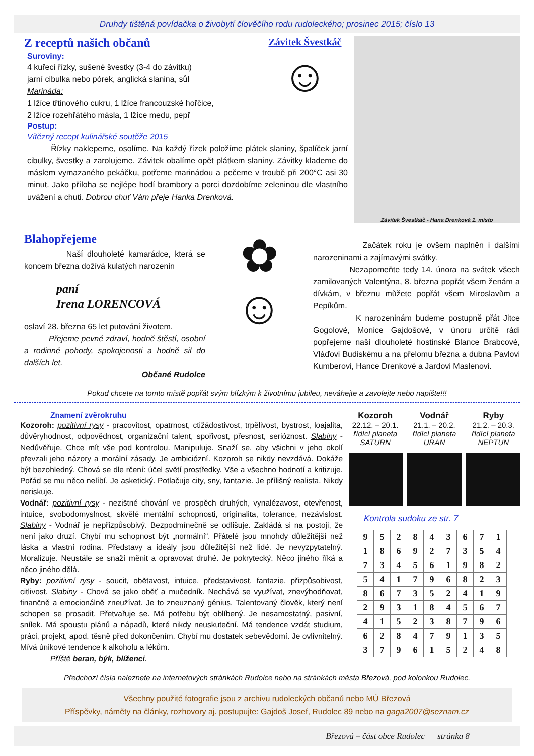Druhdy tištěná povídačka o živobytí člověčího rodu rudoleckého; prosinec 2015; číslo 13
Z receptů našich občanů
Suroviny:
4 kuřecí řízky, sušené švestky (3-4 do závitku)
jarní cibulka nebo pórek, anglická slanina, sůl
Marináda:
1 lžíce třtinového cukru, 1 lžíce francouzské hořčice,
2 lžíce rozehřátého másla, 1 lžíce medu, pepř
Závitek Švestkáč
☺
Postup:
Vítězný recept kulinářské soutěže 2015
Řízky naklepeme, osolíme. Na každý řízek položíme plátek slaniny, špalíček jarní cibulky, švestky a zarolujeme. Závitek obalíme opět plátkem slaniny. Závitky klademe do máslem vymazaného pekáčku, potřeme marinádou a pečeme v troubě při 200°C asi 30 minut. Jako příloha se nejlépe hodí brambory a porci dozdobíme zeleninou dle vlastního uvážení a chuti. Dobrou chuť Vám přeje Hanka Drenková.
Závitek Švestkáč - Hana Drenková 1. místo
Blahopřejeme
Naší dlouholeté kamarádce, která se koncem března dožívá kulatých narozenin
paní
Irena LORENCOVÁ
oslaví 28. března 65 let putování životem.
Přejeme pevné zdraví, hodně štěstí, osobní a rodinné pohody, spokojenosti a hodně sil do dalších let.
Občané Rudolce
✿
☺
Začátek roku je ovšem naplněn i dalšími narozeninami a zajímavými svátky.
Nezapomeňte tedy 14. února na svátek všech zamilovaných Valentýna, 8. března popřát všem ženám a dívkám, v březnu můžete popřát všem Miroslavům a Pepíkům.
K narozeninám budeme postupně přát Jitce Gogolové, Monice Gajdošové, v únoru určitě rádi popřejeme naší dlouholeté hostinské Blance Brabcové, Vláďovi Budiskému a na přelomu března a dubna Pavlovi Kumberovi, Hance Drenkové a Jardovi Maslenovi.
Pokud chcete na tomto místě popřát svým blízkým k životnímu jubileu, neváhejte a zavolejte nebo napište!!!
Znamení zvěrokruhu
Kozoroh: pozitivní rysy - pracovitost, opatrnost, ctižádostivost, trpělivost, bystrost, loajalita, důvěryhodnost, odpovědnost, organizační talent, spořivost, přesnost, serióznost. Slabiny - Nedůvěřuje. Chce mít vše pod kontrolou. Manipuluje. Snaží se, aby všichni v jeho okolí převzali jeho názory a morální zásady. Je ambiciózní. Kozoroh se nikdy nevzdává. Dokáže být bezohledný. Chová se dle rčení: účel světí prostředky. Vše a všechno hodnotí a kritizuje. Pořád se mu něco nelíbí. Je asketický. Potlačuje city, sny, fantazie. Je přílišný realista. Nikdy neriskuje.
Vodnář: pozitivní rysy - nezištné chování ve prospěch druhých, vynalézavost, otevřenost, intuice, svobodomyslnost, skvělé mentální schopnosti, originalita, tolerance, nezávislost. Slabiny - Vodnář je nepřizpůsobivý. Bezpodmínečně se odlišuje. Zakládá si na postoji, že není jako druzí. Chybí mu schopnost být „normální“. Přátelé jsou mnohdy důležitější než láska a vlastní rodina. Představy a ideály jsou důležitější než lidé. Je nevyzpytatelný. Moralizuje. Neustále se snaží měnit a opravovat druhé. Je pokrytecký. Něco jiného říká a něco jiného dělá.
Ryby: pozitivní rysy - soucit, obětavost, intuice, představivost, fantazie, přizpůsobivost, citlivost. Slabiny - Chová se jako oběť a mučedník. Nechává se využívat, znevýhodňovat, finančně a emocionálně zneužívat. Je to zneuznaný génius. Talentovaný člověk, který není schopen se prosadit. Přetvařuje se. Má potřebu být oblíbený. Je nesamostatný, pasivní, snílek. Má spoustu plánů a nápadů, které nikdy neuskuteční. Má tendence vzdát studium, práci, projekt, apod. těsně před dokončením. Chybí mu dostatek sebevědomí. Je ovlivnitelný. Mívá únikové tendence k alkoholu a lékům.
Příště beran, býk, blíženci.
Kozoroh
22.12. – 20.1.
řídící planeta
SATURN
Vodnář
21.1. – 20.2.
řídící planeta
URAN
Ryby
21.2. – 20.3.
řídící planeta
NEPTUN
Kontrola sudoku ze str. 7
| 9 | 5 | 2 | 8 | 4 | 3 | 6 | 7 | 1 |
| 1 | 8 | 6 | 9 | 2 | 7 | 3 | 5 | 4 |
| 7 | 3 | 4 | 5 | 6 | 1 | 9 | 8 | 2 |
| 5 | 4 | 1 | 7 | 9 | 6 | 8 | 2 | 3 |
| 8 | 6 | 7 | 3 | 5 | 2 | 4 | 1 | 9 |
| 2 | 9 | 3 | 1 | 8 | 4 | 5 | 6 | 7 |
| 4 | 1 | 5 | 2 | 3 | 8 | 7 | 9 | 6 |
| 6 | 2 | 8 | 4 | 7 | 9 | 1 | 3 | 5 |
| 3 | 7 | 9 | 6 | 1 | 5 | 2 | 4 | 8 |
Předchozí čísla naleznete na internetových stránkách Rudolce nebo na stránkách města Březová, pod kolonkou Rudolec.
Všechny použité fotografie jsou z archivu rudoleckých občanů nebo MÚ Březová
Příspěvky, náměty na články, rozhovory aj. postupujte: Gajdoš Josef, Rudolec 89 nebo na gaga2007@seznam.cz
Březová – část obce Rudolec stránka 8